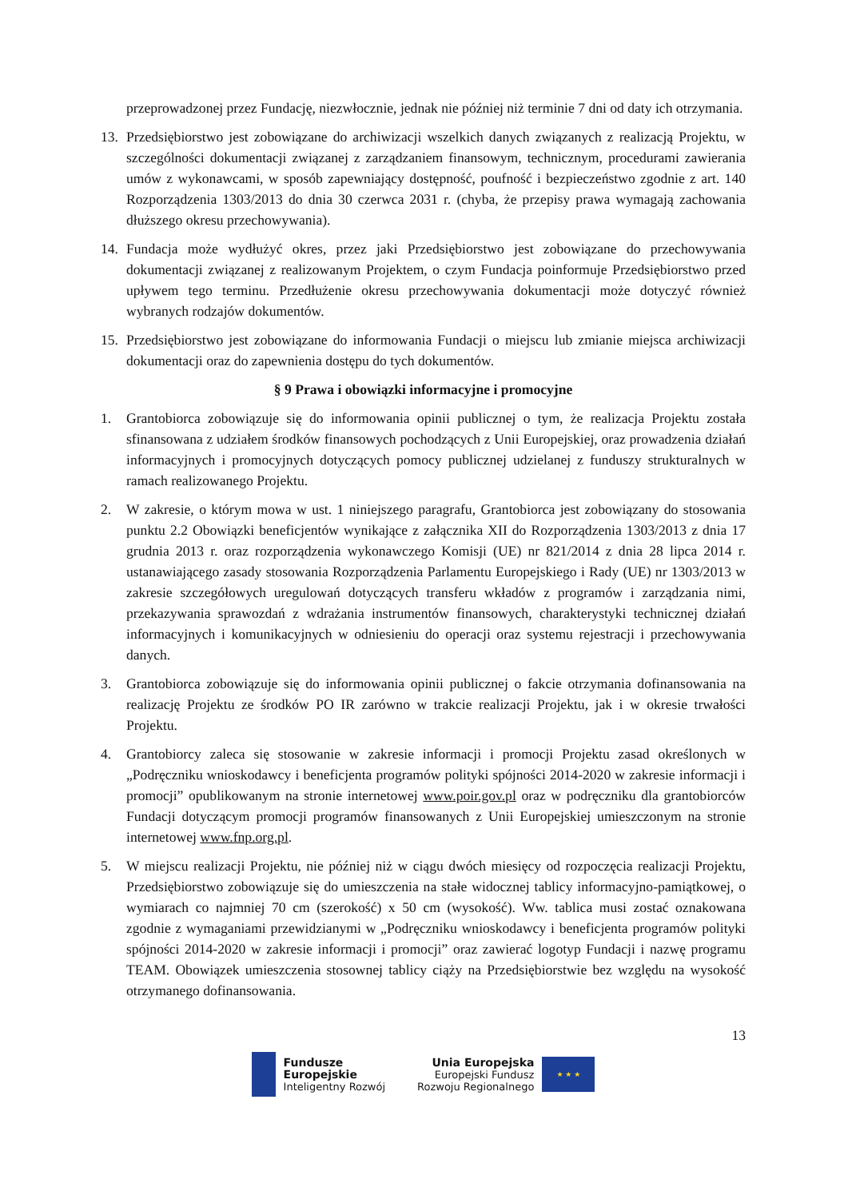przeprowadzonej przez Fundację, niezwłocznie, jednak nie później niż terminie 7 dni od daty ich otrzymania.
13. Przedsiębiorstwo jest zobowiązane do archiwizacji wszelkich danych związanych z realizacją Projektu, w szczególności dokumentacji związanej z zarządzaniem finansowym, technicznym, procedurami zawierania umów z wykonawcami, w sposób zapewniający dostępność, poufność i bezpieczeństwo zgodnie z art. 140 Rozporządzenia 1303/2013 do dnia 30 czerwca 2031 r. (chyba, że przepisy prawa wymagają zachowania dłuższego okresu przechowywania).
14. Fundacja może wydłużyć okres, przez jaki Przedsiębiorstwo jest zobowiązane do przechowywania dokumentacji związanej z realizowanym Projektem, o czym Fundacja poinformuje Przedsiębiorstwo przed upływem tego terminu. Przedłużenie okresu przechowywania dokumentacji może dotyczyć również wybranych rodzajów dokumentów.
15. Przedsiębiorstwo jest zobowiązane do informowania Fundacji o miejscu lub zmianie miejsca archiwizacji dokumentacji oraz do zapewnienia dostępu do tych dokumentów.
§ 9 Prawa i obowiązki informacyjne i promocyjne
1. Grantobiorca zobowiązuje się do informowania opinii publicznej o tym, że realizacja Projektu została sfinansowana z udziałem środków finansowych pochodzących z Unii Europejskiej, oraz prowadzenia działań informacyjnych i promocyjnych dotyczących pomocy publicznej udzielanej z funduszy strukturalnych w ramach realizowanego Projektu.
2. W zakresie, o którym mowa w ust. 1 niniejszego paragrafu, Grantobiorca jest zobowiązany do stosowania punktu 2.2 Obowiązki beneficjentów wynikające z załącznika XII do Rozporządzenia 1303/2013 z dnia 17 grudnia 2013 r. oraz rozporządzenia wykonawczego Komisji (UE) nr 821/2014 z dnia 28 lipca 2014 r. ustanawiającego zasady stosowania Rozporządzenia Parlamentu Europejskiego i Rady (UE) nr 1303/2013 w zakresie szczegółowych uregulowań dotyczących transferu wkładów z programów i zarządzania nimi, przekazywania sprawozdań z wdrażania instrumentów finansowych, charakterystyki technicznej działań informacyjnych i komunikacyjnych w odniesieniu do operacji oraz systemu rejestracji i przechowywania danych.
3. Grantobiorca zobowiązuje się do informowania opinii publicznej o fakcie otrzymania dofinansowania na realizację Projektu ze środków PO IR zarówno w trakcie realizacji Projektu, jak i w okresie trwałości Projektu.
4. Grantobiorcy zaleca się stosowanie w zakresie informacji i promocji Projektu zasad określonych w „Podręczniku wnioskodawcy i beneficjenta programów polityki spójności 2014-2020 w zakresie informacji i promocji” opublikowanym na stronie internetowej www.poir.gov.pl oraz w podręczniku dla grantobiorców Fundacji dotyczącym promocji programów finansowanych z Unii Europejskiej umieszczonym na stronie internetowej www.fnp.org.pl.
5. W miejscu realizacji Projektu, nie później niż w ciągu dwóch miesięcy od rozpoczęcia realizacji Projektu, Przedsiębiorstwo zobowiązuje się do umieszczenia na stałe widocznej tablicy informacyjno-pamiątkowej, o wymiarach co najmniej 70 cm (szerokość) x 50 cm (wysokość). Ww. tablica musi zostać oznakowana zgodnie z wymaganiami przewidzianymi w „Podręczniku wnioskodawcy i beneficjenta programów polityki spójności 2014-2020 w zakresie informacji i promocji” oraz zawierać logotyp Fundacji i nazwę programu TEAM. Obowiązek umieszczenia stosownej tablicy ciąży na Przedsiębiorstwie bez względu na wysokość otrzymanego dofinansowania.
13
Fundusze
Europejskie
Inteligentny Rozwój
Unia Europejska
Europejski Fundusz
Rozwoju Regionalnego
★ ★ ★